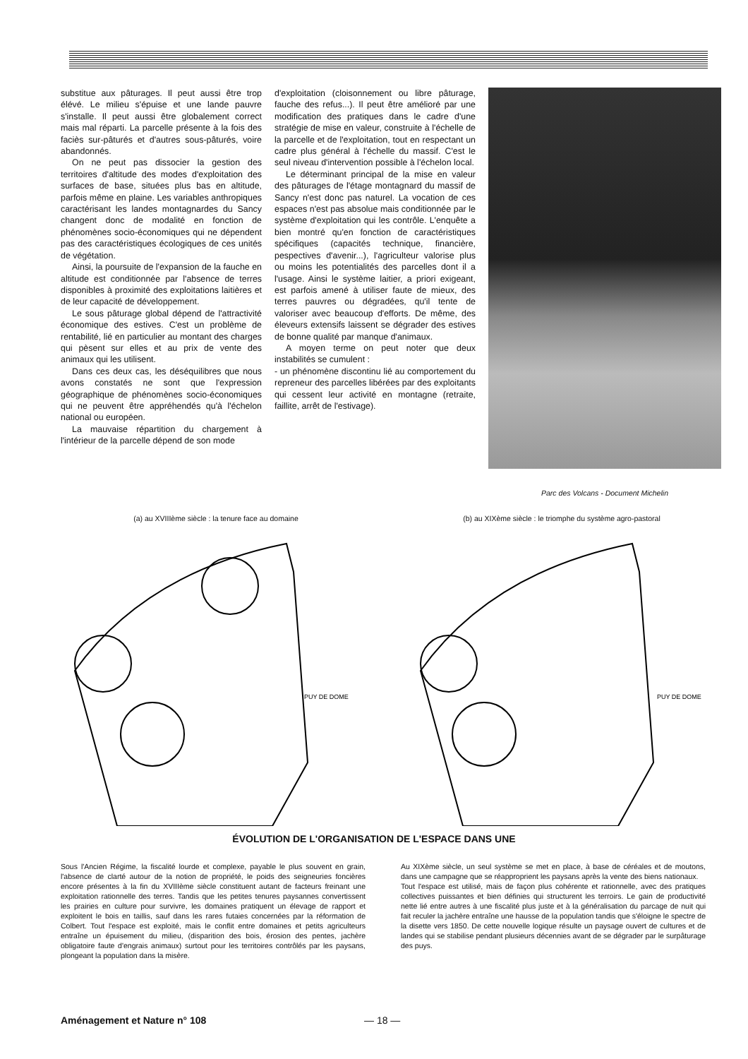substitue aux pâturages. Il peut aussi être trop élévé. Le milieu s'épuise et une lande pauvre s'installe. Il peut aussi être globalement correct mais mal réparti. La parcelle présente à la fois des faciès sur-pâturés et d'autres sous-pâturés, voire abandonnés.
On ne peut pas dissocier la gestion des territoires d'altitude des modes d'exploitation des surfaces de base, situées plus bas en altitude, parfois même en plaine. Les variables anthropiques caractérisant les landes montagnardes du Sancy changent donc de modalité en fonction de phénomènes socio-économiques qui ne dépendent pas des caractéristiques écologiques de ces unités de végétation.
Ainsi, la poursuite de l'expansion de la fauche en altitude est conditionnée par l'absence de terres disponibles à proximité des exploitations laitières et de leur capacité de développement.
Le sous pâturage global dépend de l'attractivité économique des estives. C'est un problème de rentabilité, lié en particulier au montant des charges qui pèsent sur elles et au prix de vente des animaux qui les utilisent.
Dans ces deux cas, les déséquilibres que nous avons constatés ne sont que l'expression géographique de phénomènes socio-économiques qui ne peuvent être appréhendés qu'à l'échelon national ou européen.
La mauvaise répartition du chargement à l'intérieur de la parcelle dépend de son mode
d'exploitation (cloisonnement ou libre pâturage, fauche des refus...). Il peut être amélioré par une modification des pratiques dans le cadre d'une stratégie de mise en valeur, construite à l'échelle de la parcelle et de l'exploitation, tout en respectant un cadre plus général à l'échelle du massif. C'est le seul niveau d'intervention possible à l'échelon local.
Le déterminant principal de la mise en valeur des pâturages de l'étage montagnard du massif de Sancy n'est donc pas naturel. La vocation de ces espaces n'est pas absolue mais conditionnée par le système d'exploitation qui les contrôle. L'enquête a bien montré qu'en fonction de caractéristiques spécifiques (capacités technique, financière, pespectives d'avenir...), l'agriculteur valorise plus ou moins les potentialités des parcelles dont il a l'usage. Ainsi le système laitier, a priori exigeant, est parfois amené à utiliser faute de mieux, des terres pauvres ou dégradées, qu'il tente de valoriser avec beaucoup d'efforts. De même, des éleveurs extensifs laissent se dégrader des estives de bonne qualité par manque d'animaux.
A moyen terme on peut noter que deux instabilités se cumulent :
- un phénomène discontinu lié au comportement du repreneur des parcelles libérées par des exploitants qui cessent leur activité en montagne (retraite, faillite, arrêt de l'estivage).
Parc des Volcans - Document Michelin
(a) au XVIIIème siècle : la tenure face au domaine
PUY DE DOME
(b) au XIXème siècle : le triomphe du système agro-pastoral
PUY DE DOME
ÉVOLUTION DE L'ORGANISATION DE L'ESPACE DANS UNE
Sous l'Ancien Régime, la fiscalité lourde et complexe, payable le plus souvent en grain, l'absence de clarté autour de la notion de propriété, le poids des seigneuries foncières encore présentes à la fin du XVIIIème siècle constituent autant de facteurs freinant une exploitation rationnelle des terres. Tandis que les petites tenures paysannes convertissent les prairies en culture pour survivre, les domaines pratiquent un élevage de rapport et exploitent le bois en taillis, sauf dans les rares futaies concernées par la réformation de Colbert. Tout l'espace est exploité, mais le conflit entre domaines et petits agriculteurs entraîne un épuisement du milieu, (disparition des bois, érosion des pentes, jachère obligatoire faute d'engrais animaux) surtout pour les territoires contrôlés par les paysans, plongeant la population dans la misère.
Au XIXème siècle, un seul système se met en place, à base de céréales et de moutons, dans une campagne que se réapproprient les paysans après la vente des biens nationaux.
Tout l'espace est utilisé, mais de façon plus cohérente et rationnelle, avec des pratiques collectives puissantes et bien définies qui structurent les terroirs. Le gain de productivité nette lié entre autres à une fiscalité plus juste et à la généralisation du parcage de nuit qui fait reculer la jachère entraîne une hausse de la population tandis que s'éloigne le spectre de la disette vers 1850. De cette nouvelle logique résulte un paysage ouvert de cultures et de landes qui se stabilise pendant plusieurs décennies avant de se dégrader par le surpâturage des puys.
Aménagement et Nature n° 108 — 18 —